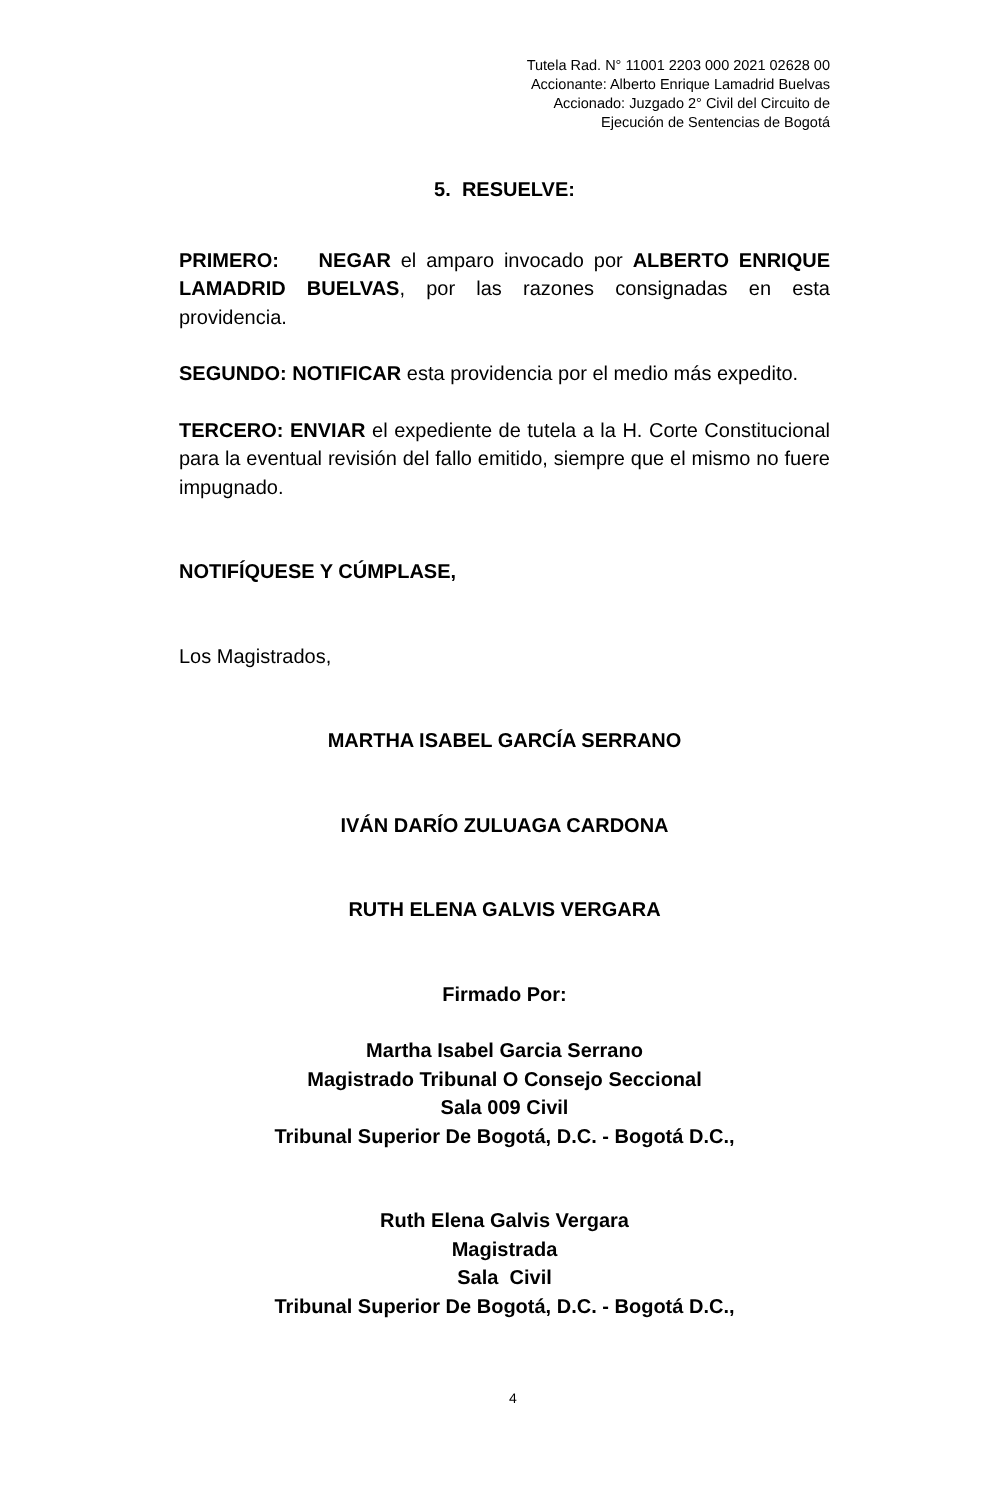Tutela Rad. N° 11001 2203 000 2021 02628 00
Accionante: Alberto Enrique Lamadrid Buelvas
Accionado: Juzgado 2° Civil del Circuito de
Ejecución de Sentencias de Bogotá
5. RESUELVE:
PRIMERO: NEGAR el amparo invocado por ALBERTO ENRIQUE LAMADRID BUELVAS, por las razones consignadas en esta providencia.
SEGUNDO: NOTIFICAR esta providencia por el medio más expedito.
TERCERO: ENVIAR el expediente de tutela a la H. Corte Constitucional para la eventual revisión del fallo emitido, siempre que el mismo no fuere impugnado.
NOTIFÍQUESE Y CÚMPLASE,
Los Magistrados,
MARTHA ISABEL GARCÍA SERRANO
IVÁN DARÍO ZULUAGA CARDONA
RUTH ELENA GALVIS VERGARA
Firmado Por:
Martha Isabel Garcia Serrano
Magistrado Tribunal O Consejo Seccional
Sala 009 Civil
Tribunal Superior De Bogotá, D.C. - Bogotá D.C.,
Ruth Elena Galvis Vergara
Magistrada
Sala Civil
Tribunal Superior De Bogotá, D.C. - Bogotá D.C.,
4